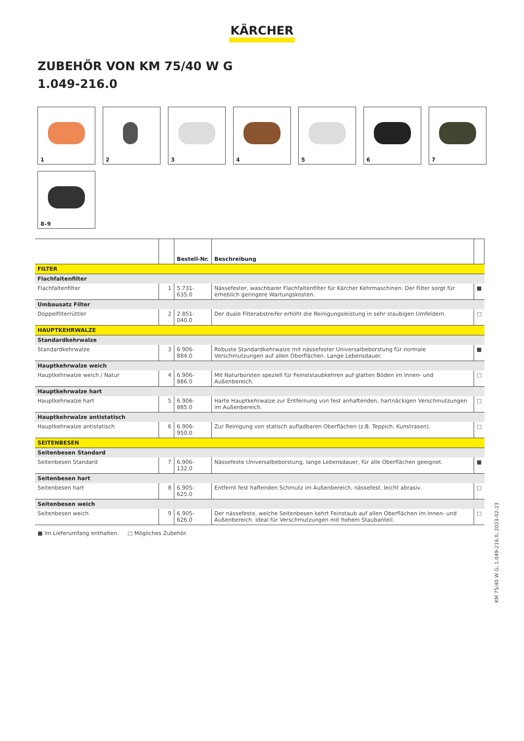KÄRCHER
ZUBEHÖR VON KM 75/40 W G
1.049-216.0
1
2
3
4
5
6
7
8–9
| | | Bestell-Nr. | Beschreibung | |
| --- | --- | --- | --- | --- |
| FILTER | | | | |
| Flachfaltenfilter | | | | |
| Flachfaltenfilter | 1 | 5.731-635.0 | Nässefester, waschbarer Flachfaltenfilter für Kärcher Kehrmaschinen. Der Filter sorgt für erheblich geringere Wartungskosten. | ■ |
| Umbausatz Filter | | | | |
| Doppelfilterrüttler | 2 | 2.851-040.0 | Der duale Filterabstreifer erhöht die Reinigungsleistung in sehr staubigen Umfeldern. | □ |
| HAUPTKEHRWALZE | | | | |
| Standardkehrwalze | | | | |
| Standardkehrwalze | 3 | 6.906-884.0 | Robuste Standardkehrwalze mit nässefester Universalbeborstung für normale Verschmutzungen auf allen Oberflächen. Lange Lebensdauer. | ■ |
| Hauptkehrwalze weich | | | | |
| Hauptkehrwalze weich / Natur | 4 | 6.906-886.0 | Mit Naturborsten speziell für Feinststaubkehren auf glatten Böden im Innen- und Außenbereich. | □ |
| Hauptkehrwalze hart | | | | |
| Hauptkehrwalze hart | 5 | 6.906-885.0 | Harte Hauptkehrwalze zur Entfernung von fest anhaftenden, hartnäckigen Verschmutzungen im Außenbereich. | □ |
| Hauptkehrwalze antistatisch | | | | |
| Hauptkehrwalze antistatisch | 6 | 6.906-950.0 | Zur Reinigung von statisch aufladbaren Oberflächen (z.B. Teppich, Kunstrasen). | □ |
| SEITENBESEN | | | | |
| Seitenbesen Standard | | | | |
| Seitenbesen Standard | 7 | 6.906-132.0 | Nässefeste Universalbeborstung, lange Lebensdauer, für alle Oberflächen geeignet. | ■ |
| Seitenbesen hart | | | | |
| Seitenbesen hart | 8 | 6.905-625.0 | Entfernt fest haftenden Schmutz im Außenbereich, nässefest, leicht abrasiv. | □ |
| Seitenbesen weich | | | | |
| Seitenbesen weich | 9 | 6.905-626.0 | Der nässefeste, weiche Seitenbesen kehrt Feinstaub auf allen Oberflächen im Innen- und Außenbereich. Ideal für Verschmutzungen mit hohem Staubanteil. | □ |
■ Im Lieferumfang enthalten. □ Mögliches Zubehör.
KM 75/40 W G, 1.049-216.0, 2023-02-23